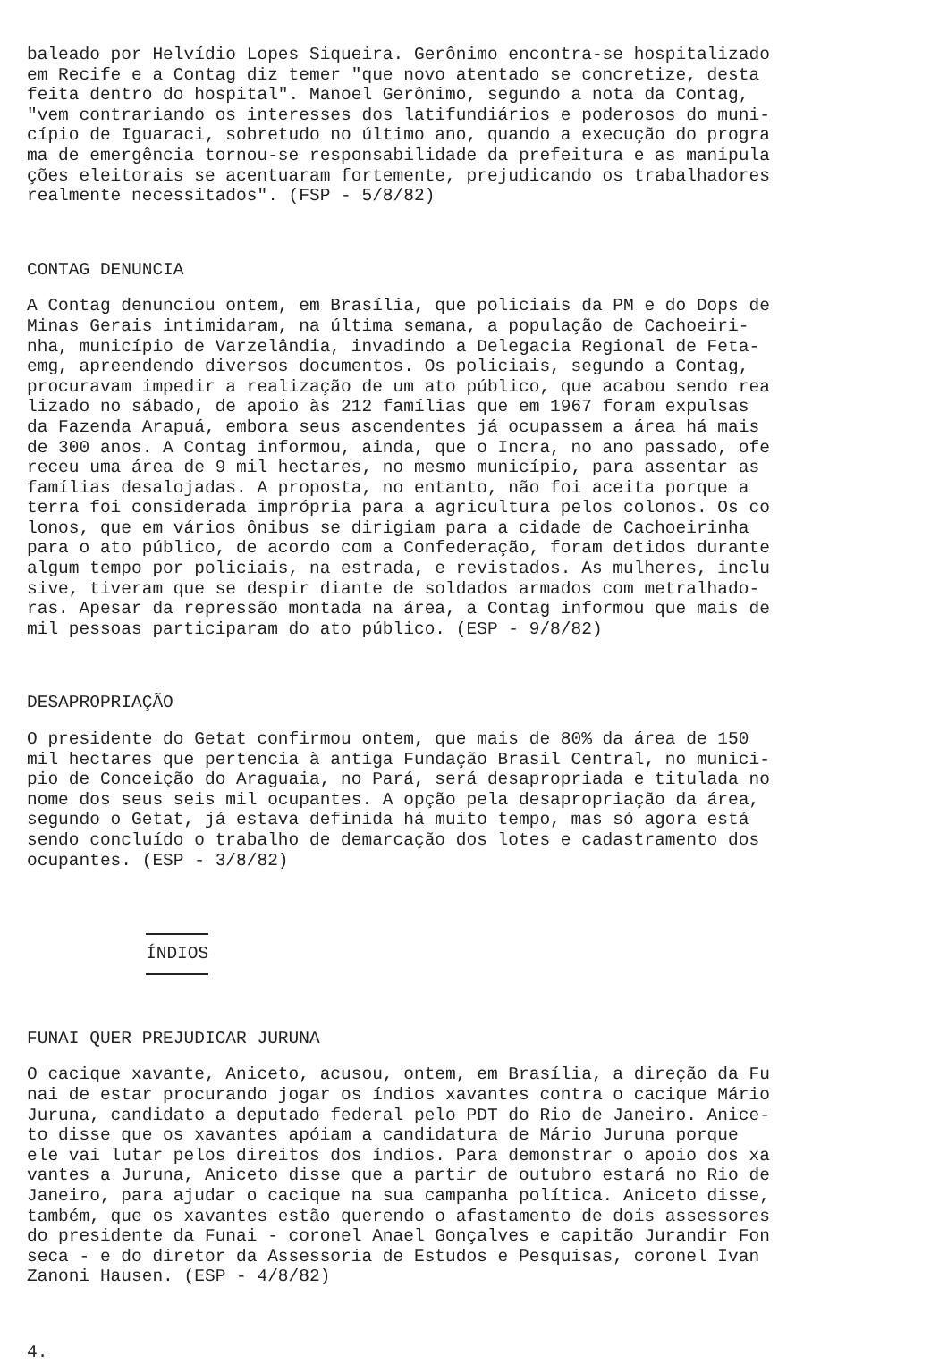baleado por Helvídio Lopes Siqueira. Gerônimo encontra-se hospitalizado em Recife e a Contag diz temer "que novo atentado se concretize, desta feita dentro do hospital". Manoel Gerônimo, segundo a nota da Contag, "vem contrariando os interesses dos latifundiários e poderosos do muni- cípio de Iguaraci, sobretudo no último ano, quando a execução do progra ma de emergência tornou-se responsabilidade da prefeitura e as manipula ções eleitorais se acentuaram fortemente, prejudicando os trabalhadores realmente necessitados". (FSP - 5/8/82)
CONTAG DENUNCIA
A Contag denunciou ontem, em Brasília, que policiais da PM e do Dops de Minas Gerais intimidaram, na última semana, a população de Cachoeiri- nha, município de Varzelândia, invadindo a Delegacia Regional de Feta- emg, apreendendo diversos documentos. Os policiais, segundo a Contag, procuravam impedir a realização de um ato público, que acabou sendo rea lizado no sábado, de apoio às 212 famílias que em 1967 foram expulsas da Fazenda Arapuá, embora seus ascendentes já ocupassem a área há mais de 300 anos. A Contag informou, ainda, que o Incra, no ano passado, ofe receu uma área de 9 mil hectares, no mesmo município, para assentar as famílias desalojadas. A proposta, no entanto, não foi aceita porque a terra foi considerada imprópria para a agricultura pelos colonos. Os co lonos, que em vários ônibus se dirigiam para a cidade de Cachoeirinha para o ato público, de acordo com a Confederação, foram detidos durante algum tempo por policiais, na estrada, e revistados. As mulheres, inclu sive, tiveram que se despir diante de soldados armados com metralhado- ras. Apesar da repressão montada na área, a Contag informou que mais de mil pessoas participaram do ato público. (ESP - 9/8/82)
DESAPROPRIAÇÃO
O presidente do Getat confirmou ontem, que mais de 80% da área de 150 mil hectares que pertencia à antiga Fundação Brasil Central, no munici- pio de Conceição do Araguaia, no Pará, será desapropriada e titulada no nome dos seus seis mil ocupantes. A opção pela desapropriação da área, segundo o Getat, já estava definida há muito tempo, mas só agora está sendo concluído o trabalho de demarcação dos lotes e cadastramento dos ocupantes. (ESP - 3/8/82)
ÍNDIOS
FUNAI QUER PREJUDICAR JURUNA
O cacique xavante, Aniceto, acusou, ontem, em Brasília, a direção da Fu nai de estar procurando jogar os índios xavantes contra o cacique Mário Juruna, candidato a deputado federal pelo PDT do Rio de Janeiro. Anice- to disse que os xavantes apóiam a candidatura de Mário Juruna porque ele vai lutar pelos direitos dos índios. Para demonstrar o apoio dos xa vantes a Juruna, Aniceto disse que a partir de outubro estará no Rio de Janeiro, para ajudar o cacique na sua campanha política. Aniceto disse, também, que os xavantes estão querendo o afastamento de dois assessores do presidente da Funai - coronel Anael Gonçalves e capitão Jurandir Fon seca - e do diretor da Assessoria de Estudos e Pesquisas, coronel Ivan Zanoni Hausen. (ESP - 4/8/82)
4.